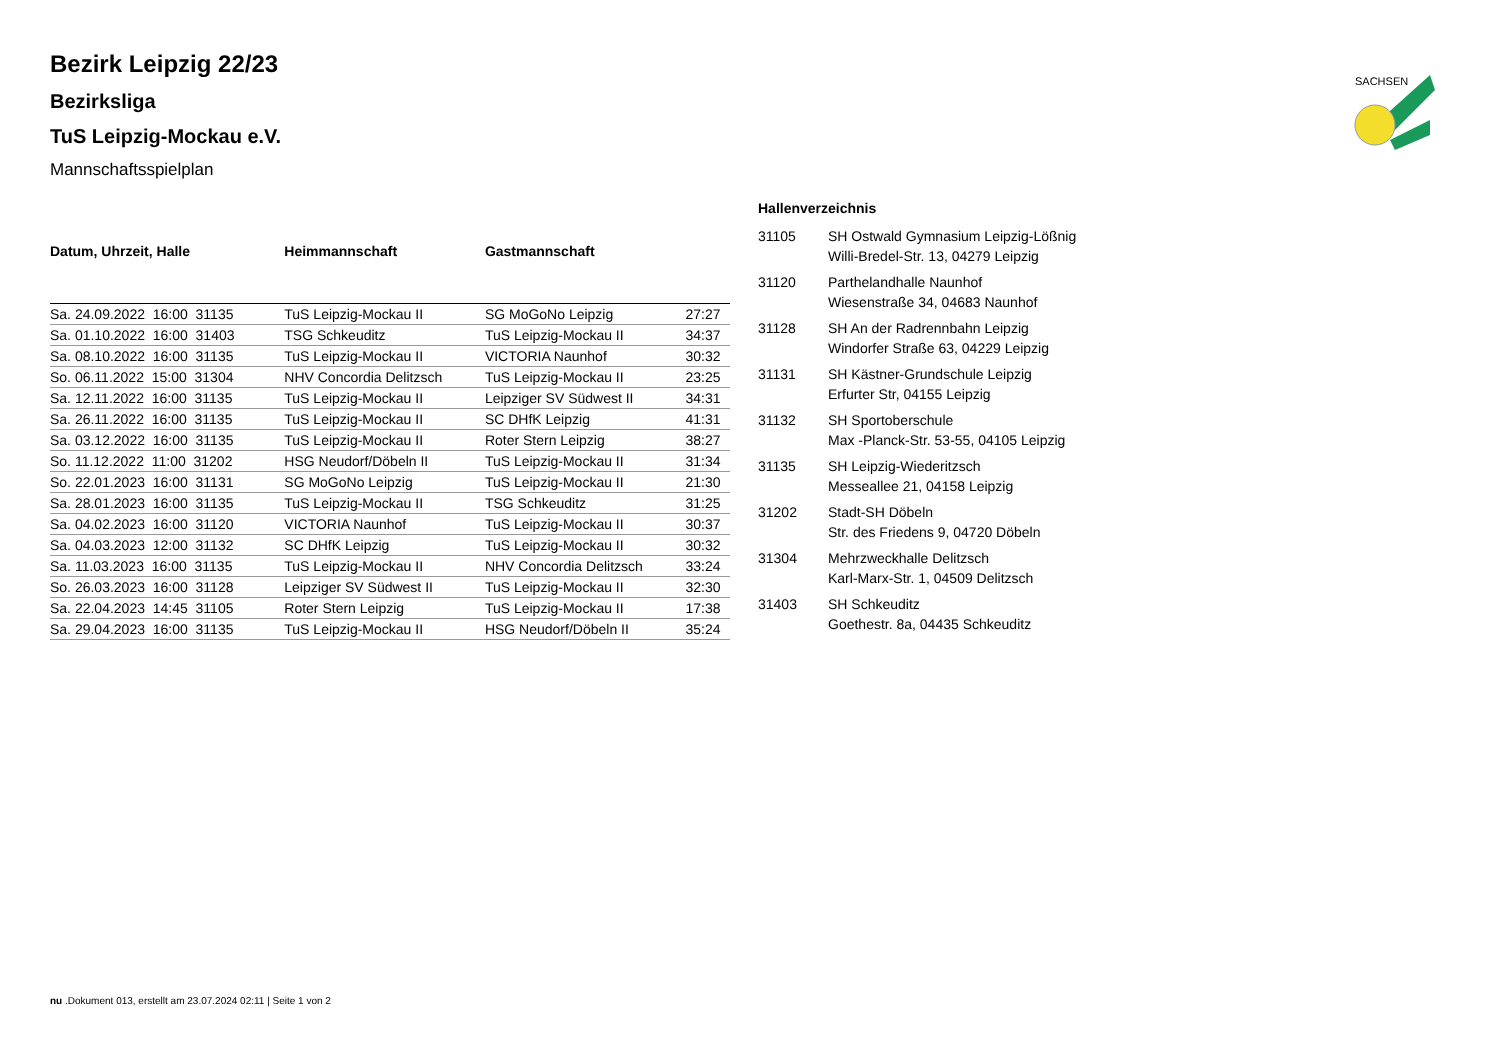SACHSEN
Bezirk Leipzig 22/23
Bezirksliga
TuS Leipzig-Mockau e.V.
Mannschaftsspielplan
| Datum, Uhrzeit, Halle | Heimmannschaft | Gastmannschaft | |
| --- | --- | --- | --- |
| Sa. 24.09.2022 16:00 31135 | TuS Leipzig-Mockau II | SG MoGoNo Leipzig | 27:27 |
| Sa. 01.10.2022 16:00 31403 | TSG Schkeuditz | TuS Leipzig-Mockau II | 34:37 |
| Sa. 08.10.2022 16:00 31135 | TuS Leipzig-Mockau II | VICTORIA Naunhof | 30:32 |
| So. 06.11.2022 15:00 31304 | NHV Concordia Delitzsch | TuS Leipzig-Mockau II | 23:25 |
| Sa. 12.11.2022 16:00 31135 | TuS Leipzig-Mockau II | Leipziger SV Südwest II | 34:31 |
| Sa. 26.11.2022 16:00 31135 | TuS Leipzig-Mockau II | SC DHfK Leipzig | 41:31 |
| Sa. 03.12.2022 16:00 31135 | TuS Leipzig-Mockau II | Roter Stern Leipzig | 38:27 |
| So. 11.12.2022 11:00 31202 | HSG Neudorf/Döbeln II | TuS Leipzig-Mockau II | 31:34 |
| So. 22.01.2023 16:00 31131 | SG MoGoNo Leipzig | TuS Leipzig-Mockau II | 21:30 |
| Sa. 28.01.2023 16:00 31135 | TuS Leipzig-Mockau II | TSG Schkeuditz | 31:25 |
| Sa. 04.02.2023 16:00 31120 | VICTORIA Naunhof | TuS Leipzig-Mockau II | 30:37 |
| Sa. 04.03.2023 12:00 31132 | SC DHfK Leipzig | TuS Leipzig-Mockau II | 30:32 |
| Sa. 11.03.2023 16:00 31135 | TuS Leipzig-Mockau II | NHV Concordia Delitzsch | 33:24 |
| So. 26.03.2023 16:00 31128 | Leipziger SV Südwest II | TuS Leipzig-Mockau II | 32:30 |
| Sa. 22.04.2023 14:45 31105 | Roter Stern Leipzig | TuS Leipzig-Mockau II | 17:38 |
| Sa. 29.04.2023 16:00 31135 | TuS Leipzig-Mockau II | HSG Neudorf/Döbeln II | 35:24 |
Hallenverzeichnis
| 31105 | SH Ostwald Gymnasium Leipzig-Lößnig Willi-Bredel-Str. 13, 04279 Leipzig |
| 31120 | Parthelandhalle Naunhof Wiesenstraße 34, 04683 Naunhof |
| 31128 | SH An der Radrennbahn Leipzig Windorfer Straße 63, 04229 Leipzig |
| 31131 | SH Kästner-Grundschule Leipzig Erfurter Str, 04155 Leipzig |
| 31132 | SH Sportoberschule Max -Planck-Str. 53-55, 04105 Leipzig |
| 31135 | SH Leipzig-Wiederitzsch Messeallee 21, 04158 Leipzig |
| 31202 | Stadt-SH Döbeln Str. des Friedens 9, 04720 Döbeln |
| 31304 | Mehrzweckhalle Delitzsch Karl-Marx-Str. 1, 04509 Delitzsch |
| 31403 | SH Schkeuditz Goethestr. 8a, 04435 Schkeuditz |
nu .Dokument 013, erstellt am 23.07.2024 02:11 | Seite 1 von 2